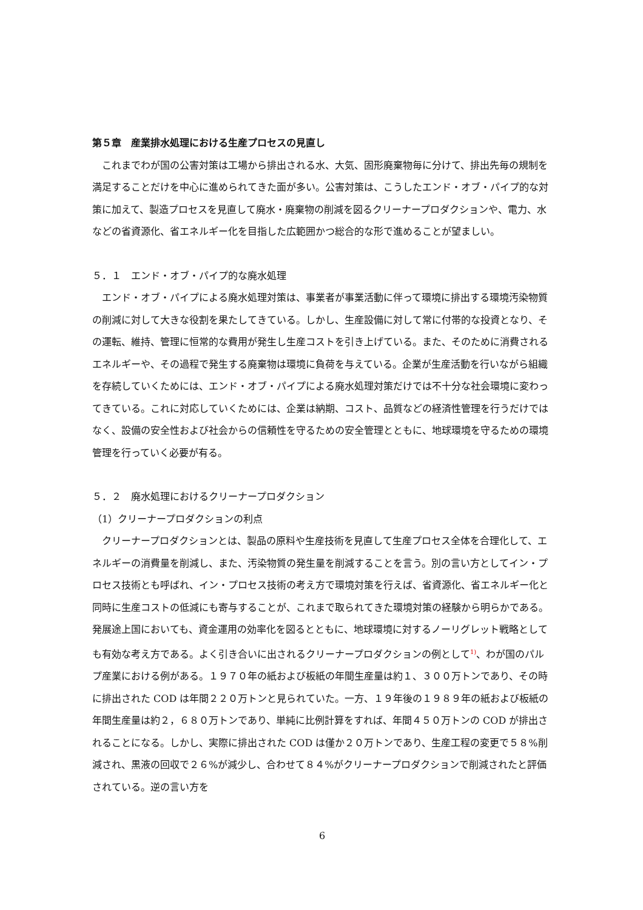第５章　産業排水処理における生産プロセスの見直し
これまでわが国の公害対策は工場から排出される水、大気、固形廃棄物毎に分けて、排出先毎の規制を満足することだけを中心に進められてきた面が多い。公害対策は、こうしたエンド・オブ・パイプ的な対策に加えて、製造プロセスを見直して廃水・廃棄物の削減を図るクリーナープロダクションや、電力、水などの省資源化、省エネルギー化を目指した広範囲かつ総合的な形で進めることが望ましい。
５．１　エンド・オブ・パイプ的な廃水処理
エンド・オブ・パイプによる廃水処理対策は、事業者が事業活動に伴って環境に排出する環境汚染物質の削減に対して大きな役割を果たしてきている。しかし、生産設備に対して常に付帯的な投資となり、その運転、維持、管理に恒常的な費用が発生し生産コストを引き上げている。また、そのために消費されるエネルギーや、その過程で発生する廃棄物は環境に負荷を与えている。企業が生産活動を行いながら組織を存続していくためには、エンド・オブ・パイプによる廃水処理対策だけでは不十分な社会環境に変わってきている。これに対応していくためには、企業は納期、コスト、品質などの経済性管理を行うだけではなく、設備の安全性および社会からの信頼性を守るための安全管理とともに、地球環境を守るための環境管理を行っていく必要が有る。
５．２　廃水処理におけるクリーナープロダクション
（1）クリーナープロダクションの利点
クリーナープロダクションとは、製品の原料や生産技術を見直して生産プロセス全体を合理化して、エネルギーの消費量を削減し、また、汚染物質の発生量を削減することを言う。別の言い方としてイン・プロセス技術とも呼ばれ、イン・プロセス技術の考え方で環境対策を行えば、省資源化、省エネルギー化と同時に生産コストの低減にも寄与することが、これまで取られてきた環境対策の経験から明らかである。発展途上国においても、資金運用の効率化を図るとともに、地球環境に対するノーリグレット戦略としても有効な考え方である。よく引き合いに出されるクリーナープロダクションの例として<sup>1)</sup>、わが国のパルプ産業における例がある。１９７０年の紙および板紙の年間生産量は約１、３００万トンであり、その時に排出された COD は年間２２０万トンと見られていた。一方、１９年後の１９８９年の紙および板紙の年間生産量は約２，６８０万トンであり、単純に比例計算をすれば、年間４５０万トンの COD が排出されることになる。しかし、実際に排出された COD は僅か２０万トンであり、生産工程の変更で５８%削減され、黒液の回収で２６%が減少し、合わせて８４%がクリーナープロダクションで削減されたと評価されている。逆の言い方を
6